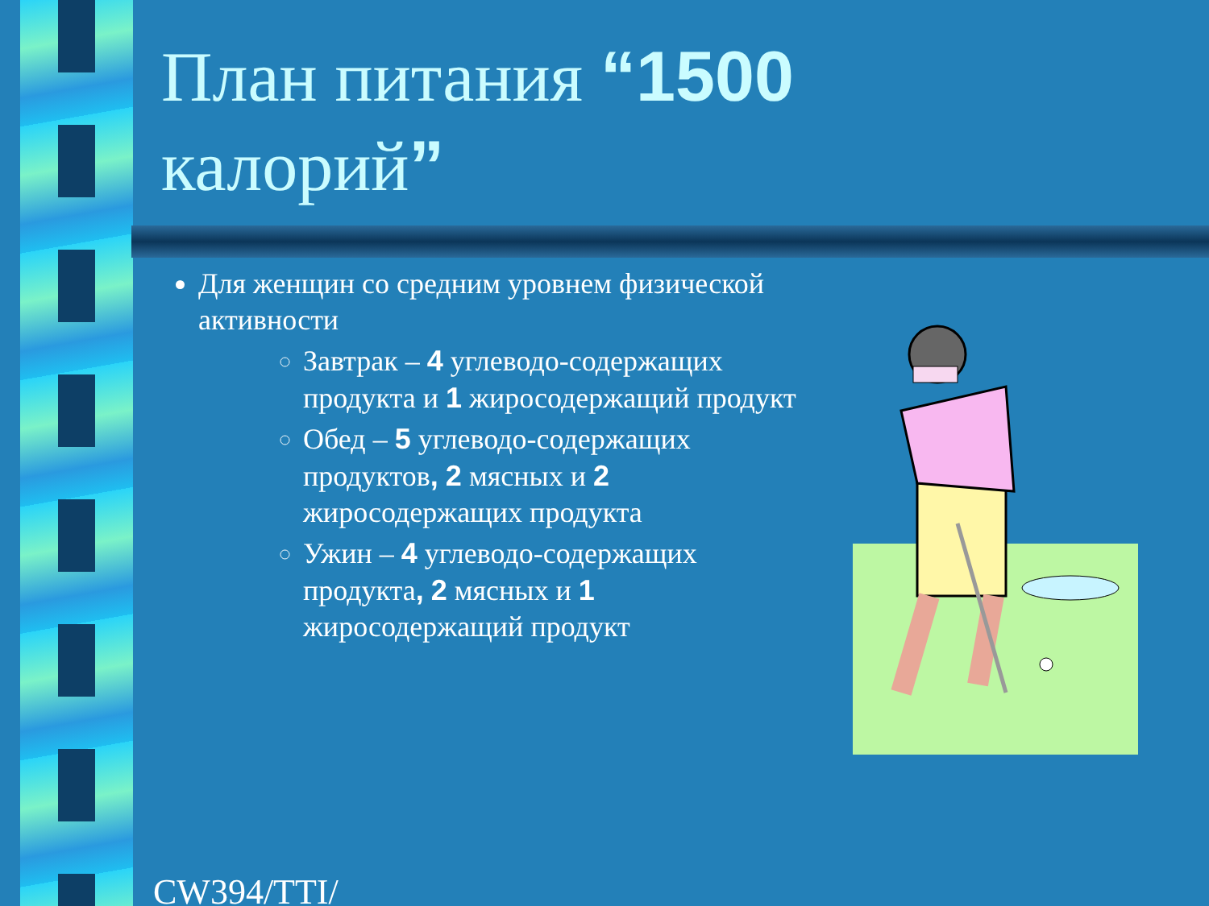План питания “1500
калорий”
Для женщин со средним уровнем физической активности
Завтрак – 4 углеводо-содержащих продукта и 1 жиросодержащий продукт
Обед – 5 углеводо-содержащих продуктов, 2 мясных и 2 жиросодержащих продукта
Ужин – 4 углеводо-содержащих продукта, 2 мясных и 1 жиросодержащий продукт
CW394/TTI/